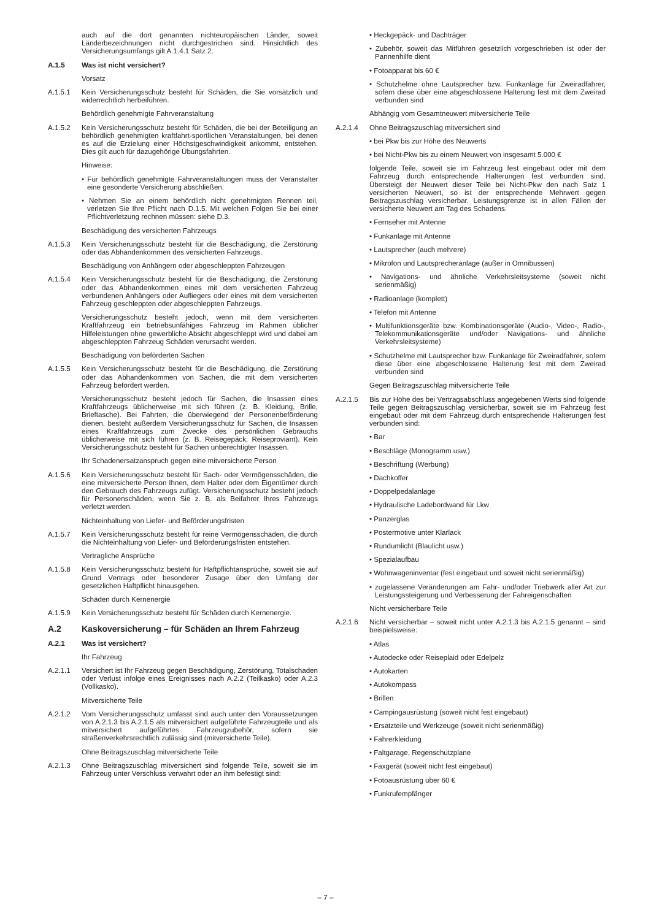auch auf die dort genannten nichteuropäischen Länder, soweit Länderbezeichnungen nicht durchgestrichen sind. Hinsichtlich des Versicherungsumfangs gilt A.1.4.1 Satz 2.
A.1.5 Was ist nicht versichert?
Vorsatz
A.1.5.1 Kein Versicherungsschutz besteht für Schäden, die Sie vorsätzlich und widerrechtlich herbeiführen.
Behördlich genehmigte Fahrveranstaltung
A.1.5.2 Kein Versicherungsschutz besteht für Schäden, die bei der Beteiligung an behördlich genehmigten kraftfahrt-sportlichen Veranstaltungen, bei denen es auf die Erzielung einer Höchstgeschwindigkeit ankommt, entstehen. Dies gilt auch für dazugehörige Übungsfahrten.
Hinweise:
• Für behördlich genehmigte Fahrveranstaltungen muss der Veranstalter eine gesonderte Versicherung abschließen.
• Nehmen Sie an einem behördlich nicht genehmigten Rennen teil, verletzen Sie Ihre Pflicht nach D.1.5. Mit welchen Folgen Sie bei einer Pflichtverletzung rechnen müssen: siehe D.3.
Beschädigung des versicherten Fahrzeugs
A.1.5.3 Kein Versicherungsschutz besteht für die Beschädigung, die Zerstörung oder das Abhandenkommen des versicherten Fahrzeugs.
Beschädigung von Anhängern oder abgeschleppten Fahrzeugen
A.1.5.4 Kein Versicherungsschutz besteht für die Beschädigung, die Zerstörung oder das Abhandenkommen eines mit dem versicherten Fahrzeug verbundenen Anhängers oder Aufliegers oder eines mit dem versicherten Fahrzeug geschleppten oder abgeschleppten Fahrzeugs.
Versicherungsschutz besteht jedoch, wenn mit dem versicherten Kraftfahrzeug ein betriebsunfähiges Fahrzeug im Rahmen üblicher Hilfeleistungen ohne gewerbliche Absicht abgeschleppt wird und dabei am abgeschleppten Fahrzeug Schäden verursacht werden.
Beschädigung von beförderten Sachen
A.1.5.5 Kein Versicherungsschutz besteht für die Beschädigung, die Zerstörung oder das Abhandenkommen von Sachen, die mit dem versicherten Fahrzeug befördert werden.
Versicherungsschutz besteht jedoch für Sachen, die Insassen eines Kraftfahrzeugs üblicherweise mit sich führen (z. B. Kleidung, Brille, Brieftasche). Bei Fahrten, die überwiegend der Personenbeförderung dienen, besteht außerdem Versicherungsschutz für Sachen, die Insassen eines Kraftfahrzeugs zum Zwecke des persönlichen Gebrauchs üblicherweise mit sich führen (z. B. Reisegepäck, Reiseproviant). Kein Versicherungsschutz besteht für Sachen unberechtigter Insassen.
Ihr Schadenersatzanspruch gegen eine mitversicherte Person
A.1.5.6 Kein Versicherungsschutz besteht für Sach- oder Vermögensschäden, die eine mitversicherte Person Ihnen, dem Halter oder dem Eigentümer durch den Gebrauch des Fahrzeugs zufügt. Versicherungsschutz besteht jedoch für Personenschäden, wenn Sie z. B. als Beifahrer Ihres Fahrzeugs verletzt werden.
Nichteinhaltung von Liefer- und Beförderungsfristen
A.1.5.7 Kein Versicherungsschutz besteht für reine Vermögensschäden, die durch die Nichteinhaltung von Liefer- und Beförderungsfristen entstehen.
Vertragliche Ansprüche
A.1.5.8 Kein Versicherungsschutz besteht für Haftpflichtansprüche, soweit sie auf Grund Vertrags oder besonderer Zusage über den Umfang der gesetzlichen Haftpflicht hinausgehen.
Schäden durch Kernenergie
A.1.5.9 Kein Versicherungsschutz besteht für Schäden durch Kernenergie.
A.2 Kaskoversicherung – für Schäden an Ihrem Fahrzeug
A.2.1 Was ist versichert?
Ihr Fahrzeug
A.2.1.1 Versichert ist Ihr Fahrzeug gegen Beschädigung, Zerstörung, Totalschaden oder Verlust infolge eines Ereignisses nach A.2.2 (Teilkasko) oder A.2.3 (Vollkasko).
Mitversicherte Teile
A.2.1.2 Vom Versicherungsschutz umfasst sind auch unter den Voraussetzungen von A.2.1.3 bis A.2.1.5 als mitversichert aufgeführte Fahrzeugteile und als mitversichert aufgeführtes Fahrzeugzubehör, sofern sie straßenverkehrsrechtlich zulässig sind (mitversicherte Teile).
Ohne Beitragszuschlag mitversicherte Teile
A.2.1.3 Ohne Beitragszuschlag mitversichert sind folgende Teile, soweit sie im Fahrzeug unter Verschluss verwahrt oder an ihm befestigt sind:
• Heckgepäck- und Dachträger
• Zubehör, soweit das Mitführen gesetzlich vorgeschrieben ist oder der Pannenhilfe dient
• Fotoapparat bis 60 €
• Schutzhelme ohne Lautsprecher bzw. Funkanlage für Zweiradfahrer, sofern diese über eine abgeschlossene Halterung fest mit dem Zweirad verbunden sind
Abhängig vom Gesamtneuwert mitversicherte Teile
A.2.1.4 Ohne Beitragszuschlag mitversichert sind
• bei Pkw bis zur Höhe des Neuwerts
• bei Nicht-Pkw bis zu einem Neuwert von insgesamt 5.000 €
folgende Teile, soweit sie im Fahrzeug fest eingebaut oder mit dem Fahrzeug durch entsprechende Halterungen fest verbunden sind. Übersteigt der Neuwert dieser Teile bei Nicht-Pkw den nach Satz 1 versicherten Neuwert, so ist der entsprechende Mehrwert gegen Beitragszuschlag versicherbar. Leistungsgrenze ist in allen Fällen der versicherte Neuwert am Tag des Schadens.
• Fernseher mit Antenne
• Funkanlage mit Antenne
• Lautsprecher (auch mehrere)
• Mikrofon und Lautsprecheranlage (außer in Omnibussen)
• Navigations- und ähnliche Verkehrsleitsysteme (soweit nicht serienmäßig)
• Radioanlage (komplett)
• Telefon mit Antenne
• Multifunktionsgeräte bzw. Kombinationsgeräte (Audio-, Video-, Radio-, Telekommunikationsgeräte und/oder Navigations- und ähnliche Verkehrsleitsysteme)
• Schutzhelme mit Lautsprecher bzw. Funkanlage für Zweiradfahrer, sofern diese über eine abgeschlossene Halterung fest mit dem Zweirad verbunden sind
Gegen Beitragszuschlag mitversicherte Teile
A.2.1.5 Bis zur Höhe des bei Vertragsabschluss angegebenen Werts sind folgende Teile gegen Beitragszuschlag versicherbar, soweit sie im Fahrzeug fest eingebaut oder mit dem Fahrzeug durch entsprechende Halterungen fest verbunden sind:
• Bar
• Beschläge (Monogramm usw.)
• Beschriftung (Werbung)
• Dachkoffer
• Doppelpedalanlage
• Hydraulische Ladebordwand für Lkw
• Panzerglas
• Postermotive unter Klarlack
• Rundumlicht (Blaulicht usw.)
• Spezialaufbau
• Wohnwageninventar (fest eingebaut und soweit nicht serienmäßig)
• zugelassene Veränderungen am Fahr- und/oder Triebwerk aller Art zur Leistungssteigerung und Verbesserung der Fahreigenschaften
Nicht versicherbare Teile
A.2.1.6 Nicht versicherbar – soweit nicht unter A.2.1.3 bis A.2.1.5 genannt – sind beispielsweise:
• Atlas
• Autodecke oder Reiseplaid oder Edelpelz
• Autokarten
• Autokompass
• Brillen
• Campingausrüstung (soweit nicht fest eingebaut)
• Ersatzteile und Werkzeuge (soweit nicht serienmäßig)
• Fahrerkleidung
• Faltgarage, Regenschutzplane
• Faxgerät (soweit nicht fest eingebaut)
• Fotoausrüstung über 60 €
• Funkrufempfänger
– 7 –